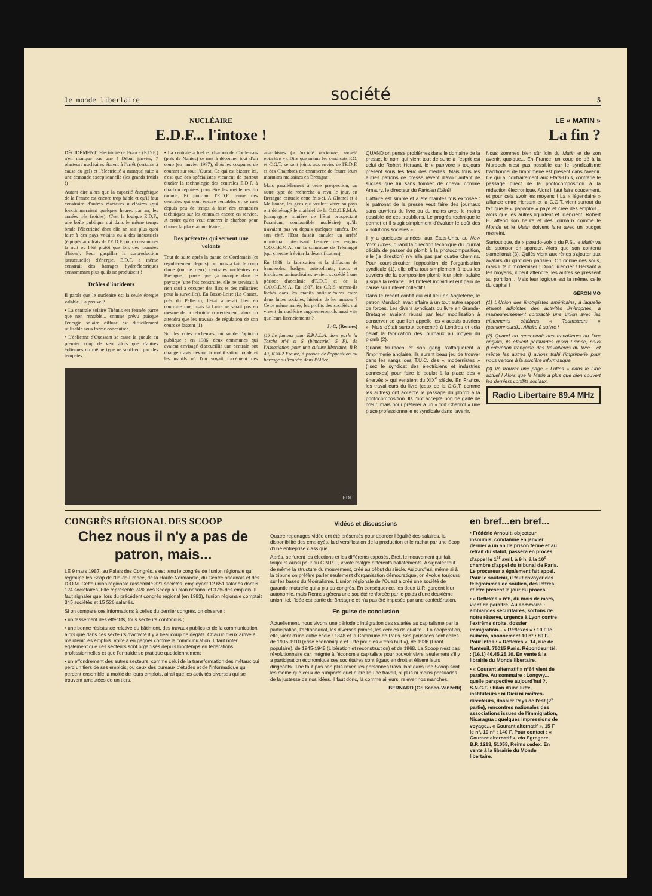le monde libertaire société 5
NUCLÉAIRE
E.D.F... l'intoxe !
DÉCIDÉMENT, Electricité de France (E.D.F.) n'en manque pas une ! Début janvier, 7 réacteurs nucléaires étaient à l'arrêt (certains à cause du gel) et l'électricité a manqué suite à une demande exceptionnelle (les grands froids !)
Autant dire alors que la capacité énergétique de la France est encore trop faible et qu'il faut construire d'autres réacteurs nucléaires (qui fonctionneraient quelques heures par an, les années très froides). C'est la logique E.D.F., une boîte publique qui dans le même temps brade l'électricité dont elle ne sait plus quoi faire à des pays voisins ou à des industriels (équipés aux frais de l'E.D.F. pour consommer la nuit ou l'été plutôt que lors des journées d'hiver). Pour gaspiller la surproduction (structurelle) d'énergie, E.D.F. a même construit des barrages hydroélectriques consommant plus qu'ils ne produisent !
Drôles d'incidents
Il paraît que le nucléaire est la seule énergie valable. La preuve ?
• La centrale solaire Thémis est fermée parce que non rentable... comme prévu puisque l'énergie solaire diffuse est difficilement utilisable sous forme concentrée.
• L'éolienne d'Ouessant se casse la gueule au premier coup de vent alors que d'autres éoliennes du même type ne souffrent pas des tempêtes.
• La centrale à fuel et charbon de Cordemais (près de Nantes) se met à déconner tout d'un coup (en janvier 1987), d'où les coupures de courant sur tout l'Ouest. Ce qui est bizarre ici, c'est que des spécialistes viennent de partout étudier la technologie des centrales E.D.F. à charbon réputées pour être les meilleures du monde. Et pourtant l'E.D.F. ferme des centrales qui sont encore rentables et se met depuis peu de temps à faire des conneries techniques sur les centrales encore en service. A croire qu'on veut enterrer le charbon pour donner la place au nucléaire...
Des prétextes qui servent une volonté
Tout de suite après la panne de Cordemais (et régulièrement depuis), on nous a fait le coup d'une (ou de deux) centrales nucléaires en Bretagne... parce que ça manque dans le paysage (une fois construite, elle ne servirait à rien sauf à occuper des flics et des militaires pour la surveiller). En Basse-Loire (Le Carnet, près du Pellerin), l'Etat aimerait bien en contruire une, mais la Loire ne serait pas en mesure de la refroidir correctement, alors on attendra que les travaux de régulation de son cours se fassent (1)
Sur les côtes rocheuses, on sonde l'opinion publique ; en 1986, deux communes qui avaient envisagé d'accueillir une centrale ont changé d'avis devant la mobilisation locale et les manifs où l'on voyait forcément des anarchistes (« Société nucléaire, société policière »). Dire que même les syndicats F.O. et C.G.T. se sont joints aux envies de l'E.D.F. et des Chambres de commerce de foutre leurs marmites malsaines en Bretagne !
Mais parallèlement à cette prospection, un autre type de recherche a revu le jour, en Bretagne centrale cette fois-ci. A Glomel et à Mellionec, les gens qui veulent vivre au pays ont déménagé le matériel de la C.O.G.E.M.A. (compagnie minière de l'Etat prospectant l'uranium, combustible nucléaire) qu'ils n'avaient pas vu depuis quelques années. De son côté, l'Etat faisait annuler un arrêté municipal interdisant l'entrée des engins C.O.G.E.M.A. sur la commune de Trémargat (qui cherche à éviter la désertification).
En 1986, la fabrication et la diffusion de banderoles, badges, autocollants, tracts et brochures antinucléaires avaient succédé à une période d'accalmie d'E.D.F. et de la C.O.G.E.M.A. En 1987, les C.R.S. seront-ils lâchés dans les manifs antinucléaires entre deux luttes sociales, histoire de les amuser ? Cette même année, les profits des sociétés qui vivent du nucléaire augmenteront-ils aussi vite que leurs licenciements ?
J.-C. (Rennes)
(1) Le fameux plan E.P.A.L.A. dont parle la Torche n°4 et 5 (bimestriel, 5 F), de l'Association pour une culture libertaire, B.P. 49, 03402 Yzeure, à propos de l'opposition au barrage du Veurdre dans l'Allier.
EDF
LE « MATIN »
La fin ?
QUAND on pense problèmes dans le domaine de la presse, le nom qui vient tout de suite à l'esprit est celui de Robert Hersant, le « papivore » toujours présent sous les feux des médias. Mais tous les autres patrons de presse rêvent d'avoir autant de succès que lui sans tomber de cheval comme Amaury, le directeur du Parisien libéré!
L'affaire est simple et a été maintes fois exposée : le patronat de la presse veut faire des journaux sans ouvriers du livre ou du moins avec le moins possible de ces troublions. Le progrès technique le permet et il s'agit simplement d'évaluer le coût des « solutions sociales ».
Il y a quelques années, aux Etats-Unis, au New York Times, quand la direction technique du journal décida de passer du plomb à la photocomposition, elle (la direction) n'y alla pas par quatre chemins. Pour court-circuiter l'opposition de l'organisation syndicale (1), elle offra tout simplement à tous les ouvriers de la composition plomb leur plein salaire jusqu'à la retraite... Et l'intérêt individuel eut gain de cause sur l'intérêt collectif !
Dans le récent conflit qui eut lieu en Angleterre, le patron Murdoch avait affaire à un tout autre rapport de forces. Les divers syndicats du livre en Grande-Bretagne avaient réussi par leur mobilisation à conserver ce que l'on appelle les « acquis ouvriers ». Mais c'était surtout concentré à Londres et cela gelait la fabrication des journaux au moyen du plomb (2).
Quand Murdoch et son gang s'attaquèrent à l'imprimerie anglaise, ils eurent beau jeu de trouver dans les rangs des T.U.C. des « modernistes » (lisez le syndicat des électriciens et industries connexes) pour faire le boulot à la place des « énervés » qui venaient du XIX<sup>e</sup> siècle. En France, les travailleurs du livre (ceux de la C.G.T. comme les autres) ont accepté le passage du plomb à la photocomposition. Ils l'ont accepté non de gaîté de cœur, mais pour préférer à un « fort Chabrol » une place professionnelle et syndicale dans l'avenir.
Nous sommes bien sûr loin du Matin et de son avenir, quoique... En France, un coup de dé à la Murdoch n'est pas possible car le syndicalisme traditionnel de l'imprimerie est présent dans l'avenir. Ce qui a, contrairement aux Etats-Unis, contrarié le passage direct de la photocomposition à la rédaction électronique. Alors il faut faire doucement, et pour cela avoir les moyens ! La « légendaire » alliance entre Hersant et la C.G.T. vient surtout du fait que le « papivore » paye et crée des emplois... alors que les autres liquident et licencient. Robert H. attend son heure et des journaux comme le Monde et le Matin doivent faire avec un budget restreint.
Surtout que, de « pseudo-voix » du P.S., le Matin va de sponsor en sponsor. Alors que son contenu s'améliorait (3), Quilès vient aux rênes s'ajouter aux avatars du quotidien parisien. On donne des sous, mais il faut moderniser ! Donc licencier ! Hersant a les moyens, il peut attendre, les autres se pressent au portillon... Mais leur logique est la même, celle du capital !
GÉRONIMO
(1) L'Union des linotypistes américains, à laquelle étaient adjointes des activités limitrophes, a malheureusement contracté une union avec les tristements célèbres « Teamstears » (camionneurs)... Affaire à suivre !
(2) Quand on rencontrait des travailleurs du livre anglais, ils étaient persuadés qu'en France, nous (Fédération française des travailleurs du livre... et même les autres !) avions trahi l'imprimerie pour nous vendre à la sorcière informatique.
(3) Va trouver une page « Luttes » dans le Libé actuel ! Alors que le Matin a plus que bien couvert les derniers conflits sociaux.
Radio Libertaire 89.4 MHz
CONGRÈS RÉGIONAL DES SCOOP
Chez nous il n'y a pas de patron, mais...
LE 9 mars 1987, au Palais des Congrès, s'est tenu le congrès de l'union régionale qui regroupe les Scop de l'Ile-de-France, de la Haute-Normandie, du Centre orléanais et des D.O.M. Cette union régionale rassemble 321 sociétés, employant 12 651 salariés dont 6 124 sociétaires. Elle représente 24% des Scoop au plan national et 37% des emplois. Il faut signaler que, lors du précédent congrès régional (en 1983), l'union régionale comptait 345 sociétés et 15 526 salariés.
Si on compare ces informations à celles du dernier congrès, on observe :
• un tassement des effectifs, tous secteurs confondus ;
• une bonne résistance relative du bâtiment, des travaux publics et de la communication, alors que dans ces secteurs d'activité il y a beaucoup de dégâts. Chacun d'eux arrive à maintenir les emplois, voire à en gagner comme la communication. Il faut noter également que ces secteurs sont organisés depuis longtemps en fédérations professionnelles et que l'entraide se pratique quotidiennement ;
• un effondrement des autres secteurs, comme celui de la transformation des métaux qui perd un tiers de ses emplois, ou ceux des bureaux d'études et de l'informatique qui perdent ensemble la moitié de leurs emplois, ainsi que les activités diverses qui se trouvent amputées de un tiers.
Vidéos et discussions
Quatre reportages vidéo ont été présentés pour aborder l'égalité des salaires, la disponibilité des employés, la diversification de la production et le rachat par une Scop d'une entreprise classique.
Après, se furent les élections et les différents exposés. Bref, le mouvement qui fait toujours aussi peur au C.N.P.F., vivote malgré différents ballotements. A signaler tout de même la structure du mouvement, créé au début du siècle. Aujourd'hui, même si à la tribune on préfère parler seulement d'organisation démocratique, on évolue toujours sur les bases du fédéralisme. L'union régionale de l'Ouest a créé une société de garantie mutuelle qui a plu au congrès. En conséquence, les deux U.R. gardent leur autonomie, mais Rennes gérera une société renforcée par le poids d'une deuxième union. Ici, l'idée est partie de Bretagne et n'a pas été imposée par une confédération.
En guise de conclusion
Actuellement, nous vivons une période d'intégration des salariés au capitalisme par la participation, l'actionnariat, les diverses primes, les cercles de qualité... La coopération, elle, vient d'une autre école : 1848 et la Commune de Paris. Ses poussées sont celles de 1905-1910 (crise économique et lutte pour les « trois huit »), de 1936 (Front populaire), de 1945-1948 (Libération et reconstruction) et de 1968. La Scoop n'est pas révolutionnaire car intégrée à l'économie capitaliste pour pouvoir vivre, seulement s'il y a participation économique ses sociétaires sont égaux en droit et élisent leurs dirigeants. Il ne faut pas non plus rêver, les personnes travaillant dans une Scoop sont les même que ceux de n'importe quel autre lieu de travail, ni plus ni moins persuadés de la justesse de nos idées. Il faut donc, là comme ailleurs, relever nos manches.
BERNARD (Gr. Sacco-Vanzetti)
en bref...en bref...
• Frédéric Arnoult, objecteur insoumis, condamné en janvier dernier à un an de prison ferme et au retrait du statut, passera en procès d'appel le 1<sup>er</sup> avril, à 9 h, à la 10<sup>e</sup> chambre d'appel du tribunal de Paris. Le procureur a également fait appel. Pour le soutenir, il faut envoyer des télégrammes de soutien, des lettres, et être présent le jour du procès.
• « Réflexes » n°6, du mois de mars, vient de paraître. Au sommaire : ambiances sécuritaires, sortons de notre réserve, urgence à Lyon contre l'extrême droite, dossier immigration... « Réflexes » : 10 F le numéro, abonnement 10 n° : 80 F. Pour infos : « Réflexes », 14, rue de Nanteuil, 75015 Paris. Répondeur tél. : (16.1) 46.45.25.30. En vente à la librairie du Monde libertaire.
• « Courant alternatif » n°64 vient de paraître. Au sommaire : Longwy... quelle perspective aujourd'hui ?, S.N.C.F. : bilan d'une lutte, instituteurs : ni Dieu ni maîtres-directeurs, dossier Pays de l'est (2<sup>e</sup> partie), rencontres nationales des associations issues de l'immigration, Nicaragua : quelques impressions de voyage... « Courant alternatif », 15 F le n°, 10 n° : 140 F. Pour contact : « Courant alternatif », c/o Egregore, B.P. 1213, 51058, Reims cedex. En vente à la librairie du Monde libertaire.